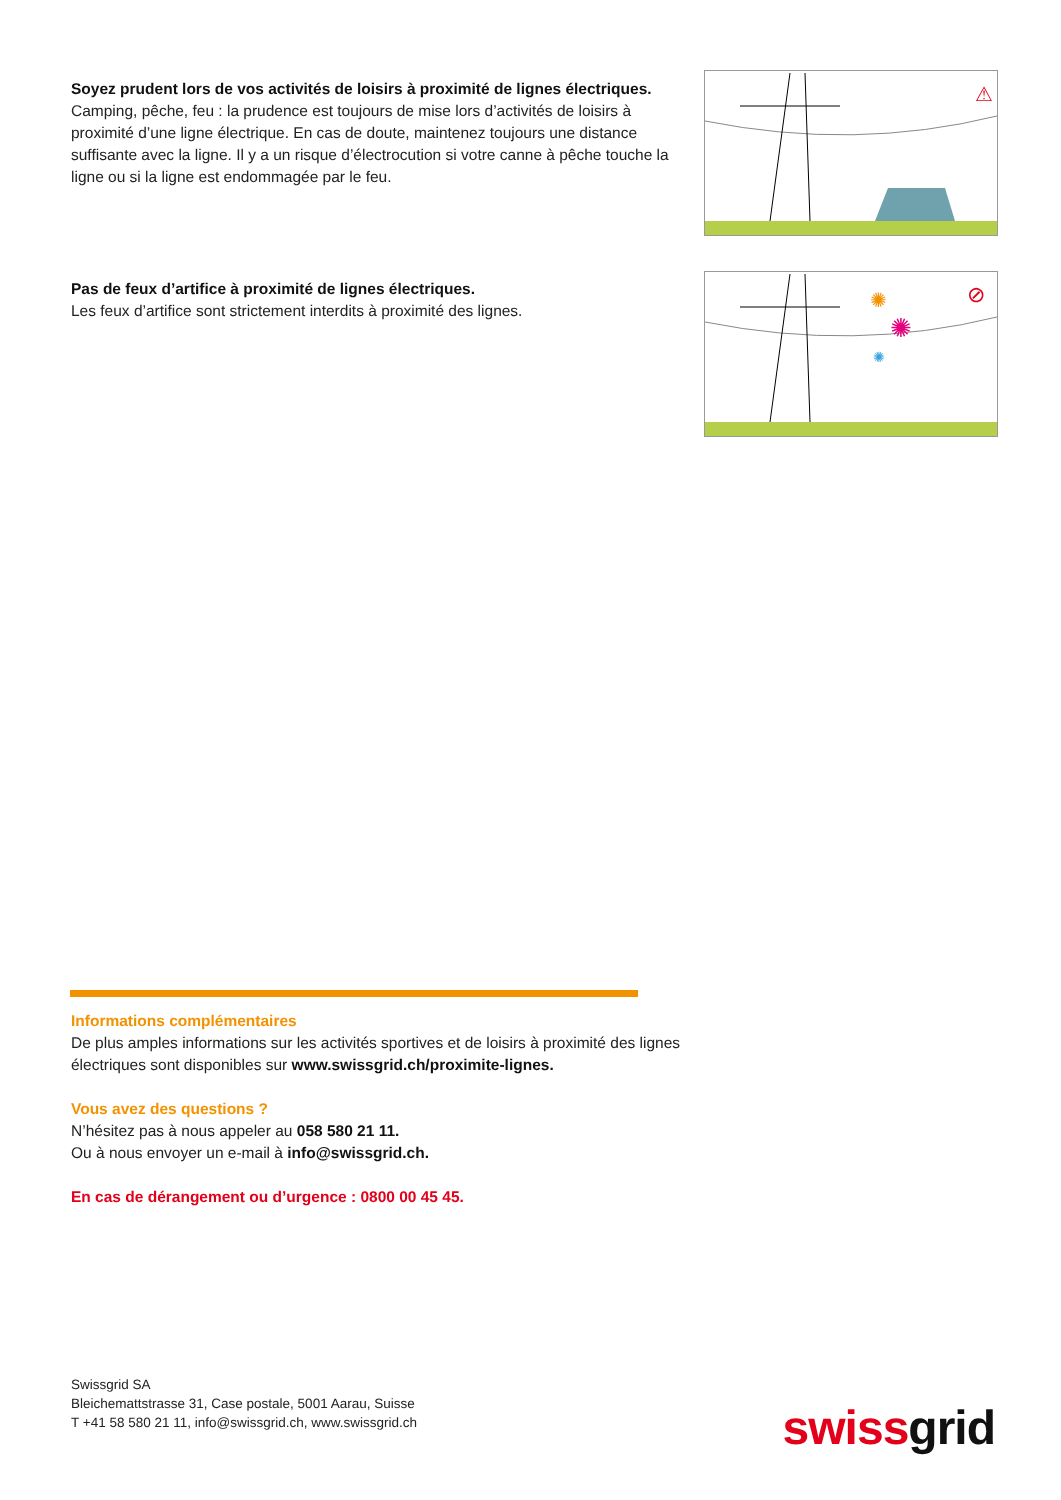Soyez prudent lors de vos activités de loisirs à proximité de lignes électriques.
Camping, pêche, feu : la prudence est toujours de mise lors d’activités de loisirs à proximité d’une ligne électrique. En cas de doute, maintenez toujours une distance suffisante avec la ligne. Il y a un risque d’électrocution si votre canne à pêche touche la ligne ou si la ligne est endommagée par le feu.
⚠
Pas de feux d’artifice à proximité de lignes électriques.
Les feux d’artifice sont strictement interdits à proximité des lignes.
✺
✺
✺
⊘
Informations complémentaires
De plus amples informations sur les activités sportives et de loisirs à proximité des lignes électriques sont disponibles sur www.swissgrid.ch/proximite-lignes.
Vous avez des questions ?
N’hésitez pas à nous appeler au 058 580 21 11.
Ou à nous envoyer un e-mail à info@swissgrid.ch.
En cas de dérangement ou d’urgence : 0800 00 45 45.
Swissgrid SA
Bleichemattstrasse 31, Case postale, 5001 Aarau, Suisse
T +41 58 580 21 11, info@swissgrid.ch, www.swissgrid.ch
swiss grid